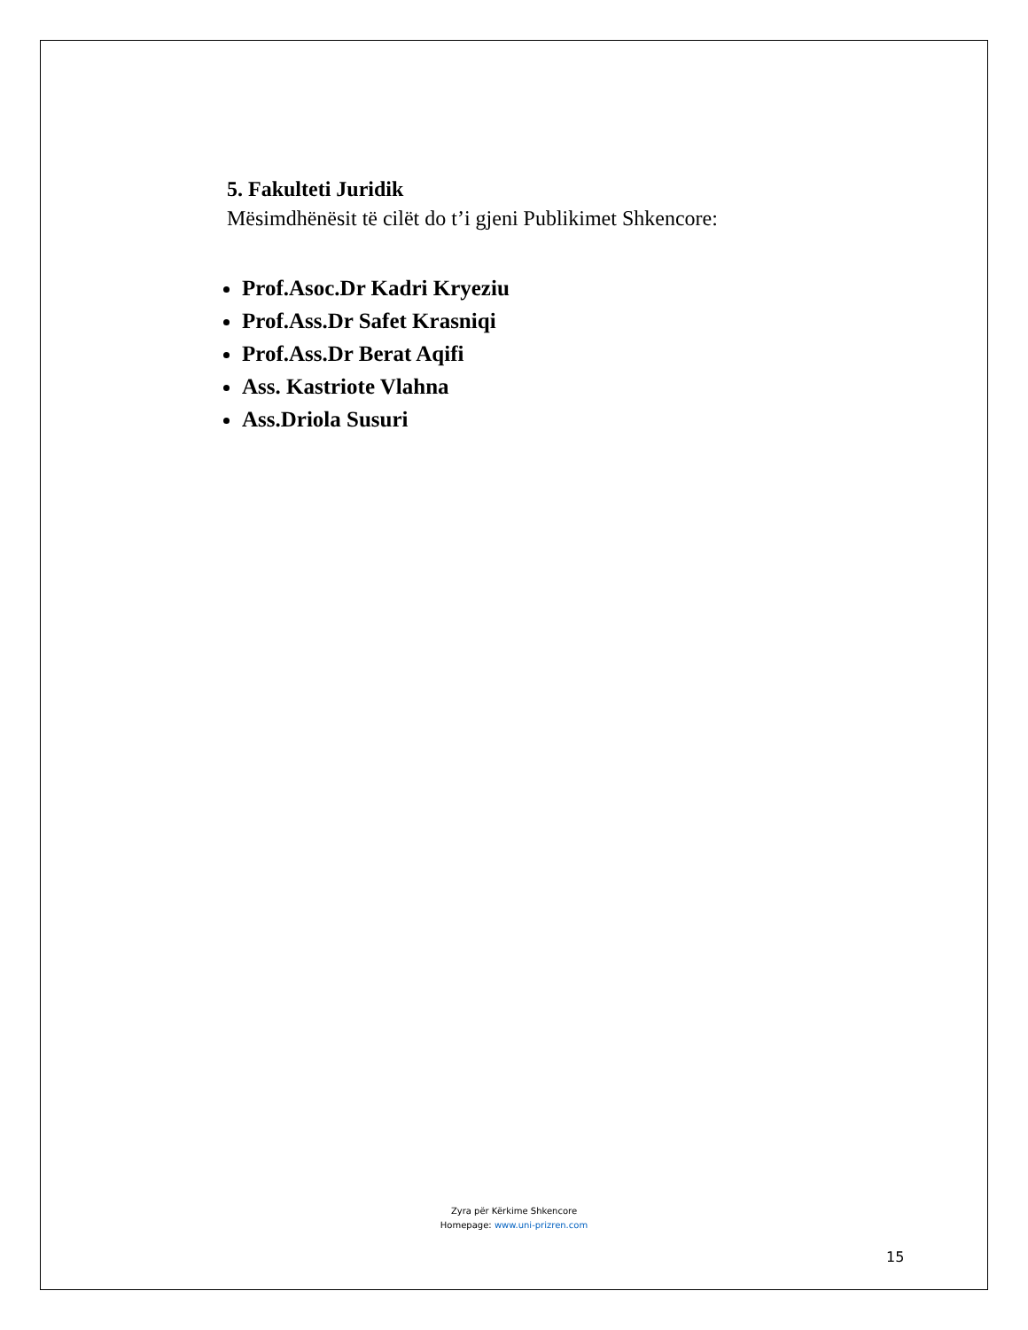5. Fakulteti Juridik
Mësimdhënësit të cilët do t’i gjeni Publikimet Shkencore:
Prof.Asoc.Dr Kadri Kryeziu
Prof.Ass.Dr Safet Krasniqi
Prof.Ass.Dr Berat Aqifi
Ass. Kastriote Vlahna
Ass.Driola Susuri
Zyra për Kërkime Shkencore
Homepage: www.uni-prizren.com
15